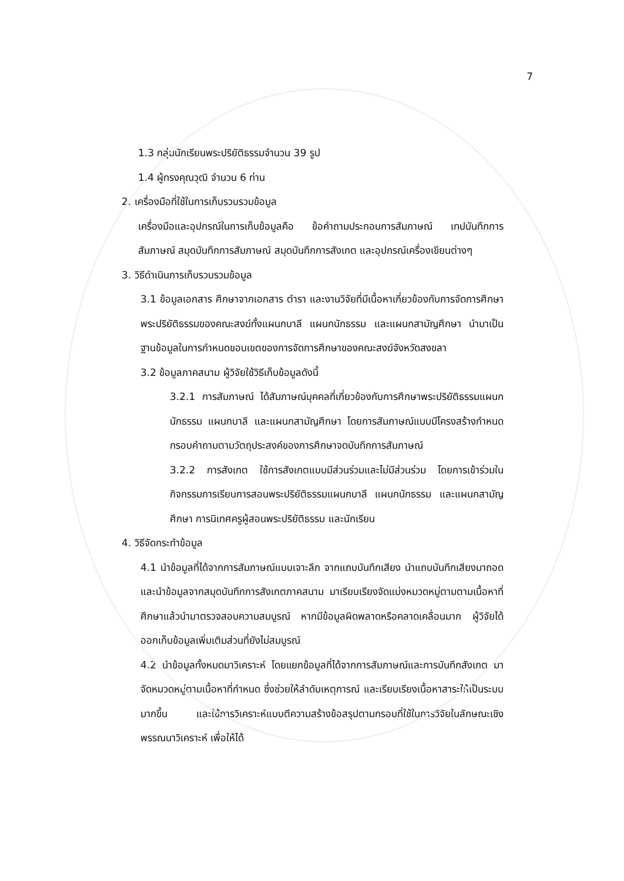7
1.3 กลุ่มนักเรียนพระปริยัติธรรมจำนวน 39 รูป
1.4 ผู้ทรงคุณวุฒิ จำนวน 6 ท่าน
2. เครื่องมือที่ใช้ในการเก็บรวบรวมข้อมูล
เครื่องมือและอุปกรณ์ในการเก็บข้อมูลคือ ข้อคำถามประกอบการสัมภาษณ์ เทปบันทึกการสัมภาษณ์ สมุดบันทึกการสัมภาษณ์ สมุดบันทึกการสังเกต และอุปกรณ์เครื่องเขียนต่างๆ
3. วิธีดำเนินการเก็บรวบรวมข้อมูล
3.1 ข้อมูลเอกสาร ศึกษาจากเอกสาร ตำรา และงานวิจัยที่มีเนื้อหาเกี่ยวข้องกับการจัดการศึกษาพระปริยัติธรรมของคณะสงฆ์ทั้งแผนกบาลี แผนกนักธรรม และแผนกสามัญศึกษา นำมาเป็นฐานข้อมูลในการกำหนดขอบเขตของการจัดการศึกษาของคณะสงฆ์จังหวัดสงขลา
3.2 ข้อมูลภาคสนาม ผู้วิจัยใช้วิธีเก็บข้อมูลดังนี้
3.2.1 การสัมภาษณ์ ได้สัมภาษณ์บุคคลที่เกี่ยวข้องกับการศึกษาพระปริยัติธรรมแผนกนักธรรม แผนกบาลี และแผนกสามัญศึกษา โดยการสัมภาษณ์แบบมีโครงสร้างกำหนดกรอบคำถามตามวัตถุประสงค์ของการศึกษาจดบันทึกการสัมภาษณ์
3.2.2 การสังเกต ใช้การสังเกตแบบมีส่วนร่วมและไม่มีส่วนร่วม โดยการเข้าร่วมในกิจกรรมการเรียนการสอนพระปริยัติธรรมแผนกบาลี แผนกนักธรรม และแผนกสามัญศึกษา การนิเทศครูผู้สอนพระปริยัติธรรม และนักเรียน
4. วิธีจัดกระทำข้อมูล
4.1 นำข้อมูลที่ได้จากการสัมภาษณ์แบบเจาะลึก จากแถบบันทึกเสียง นำแถบบันทึกเสียงมาถอด และนำข้อมูลจากสมุดบันทึกการสังเกตภาคสนาม มาเรียบเรียงจัดแบ่งหมวดหมู่ตามตามเนื้อหาที่ศึกษาแล้วนำมาตรวจสอบความสมบูรณ์ หากมีข้อมูลผิดพลาดหรือคลาดเคลื่อนมาก ผู้วิจัยได้ออกเก็บข้อมูลเพิ่มเติมส่วนที่ยังไม่สมบูรณ์
4.2 นำข้อมูลทั้งหมดมาวิเคราะห์ โดยแยกข้อมูลที่ได้จากการสัมภาษณ์และการบันทึกสังเกต มาจัดหมวดหมู่ตามเนื้อหาที่กำหนด ซึ่งช่วยให้ลำดับเหตุการณ์ และเรียบเรียงเนื้อหาสาระให้เป็นระบบมากขึ้น และใช้การวิเคราะห์แบบตีความสร้างข้อสรุปตามกรอบที่ใช้ในการวิจัยในลักษณะเชิงพรรณนาวิเคราะห์ เพื่อให้ได้